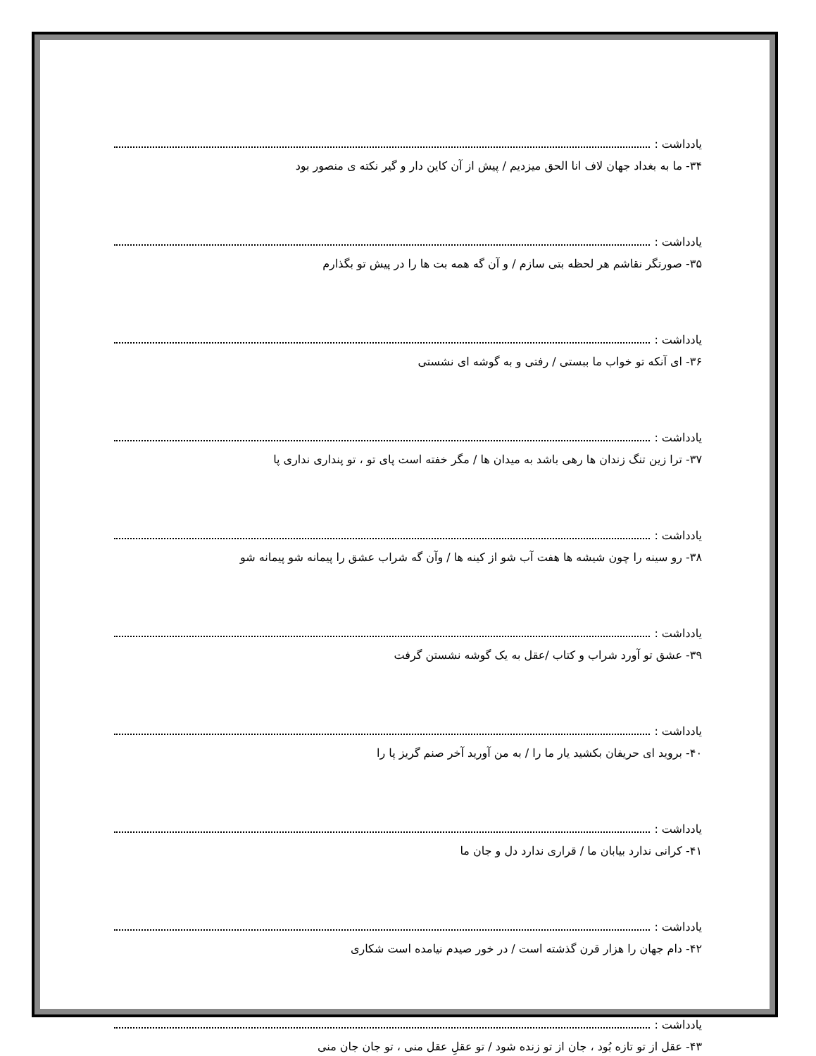یادداشت :
۳۴- ما به بغداد جهان لاف انا الحق میزدیم / پیش از آن کاین دار و گیر نکته ی منصور بود
یادداشت :
۳۵- صورتگر نقاشم هر لحظه بتی سازم / و آن گه همه بت ها را در پیش تو بگذارم
یادداشت :
۳۶- ای آنکه تو خواب ما ببستی / رفتی و به گوشه ای نشستی
یادداشت :
۳۷- ترا زین تنگ زندان ها رهی باشد به میدان ها / مگر خفته است پای تو ، تو پنداری نداری پا
یادداشت :
۳۸- رو سینه را چون شیشه ها هفت آب شو از کینه ها / وآن گه شراب عشق را پیمانه شو پیمانه شو
یادداشت :
۳۹- عشق تو آورد شراب و کتاب /عقل به یک گوشه نشستن گرفت
یادداشت :
۴۰- بروید ای حریفان بکشید یار ما را / به من آورید آخر صنم گریز پا را
یادداشت :
۴۱- کرانی ندارد بیابان ما / قراری ندارد دل و جان ما
یادداشت :
۴۲- دام جهان را هزار قرن گذشته است / در خور صیدم نیامده است شکاری
یادداشت :
۴۳- عقل از تو تازه بُود ، جان از تو زنده شود / تو عقلِ عقل منی ، تو جان جان منی